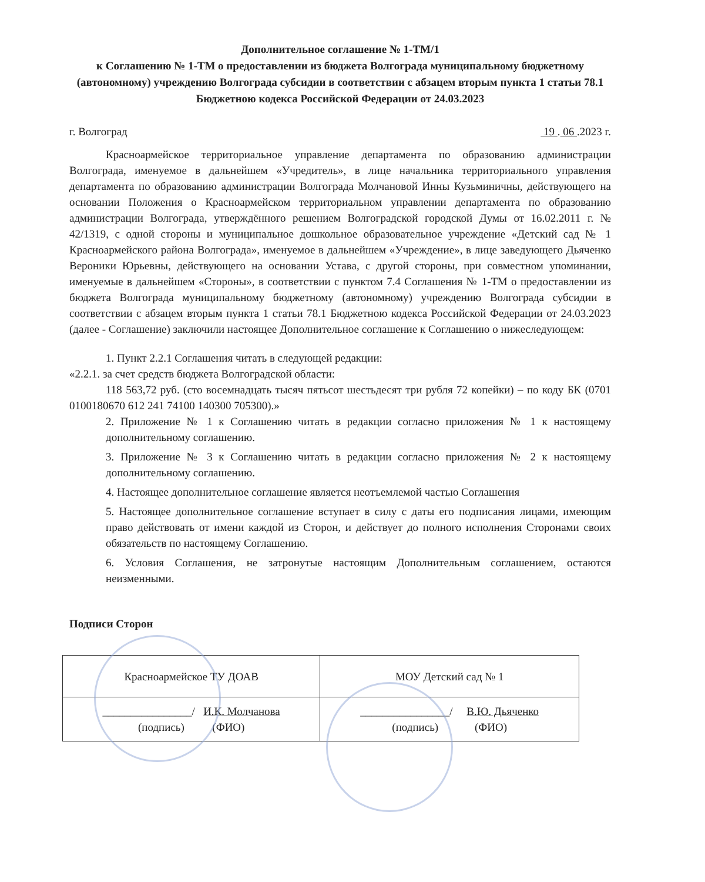Дополнительное соглашение № 1-ТМ/1
к Соглашению № 1-ТМ о предоставлении из бюджета Волгограда муниципальному бюджетному (автономному) учреждению Волгограда субсидии в соответствии с абзацем вторым пункта 1 статьи 78.1 Бюджетною кодекса Российской Федерации от 24.03.2023
г. Волгоград 19 . 06 .2023 г.
Красноармейское территориальное управление департамента по образованию администрации Волгограда, именуемое в дальнейшем «Учредитель», в лице начальника территориального управления департамента по образованию администрации Волгограда Молчановой Инны Кузьминичны, действующего на основании Положения о Красноармейском территориальном управлении департамента по образованию администрации Волгограда, утверждённого решением Волгоградской городской Думы от 16.02.2011 г. № 42/1319, с одной стороны и муниципальное дошкольное образовательное учреждение «Детский сад № 1 Красноармейского района Волгограда», именуемое в дальнейшем «Учреждение», в лице заведующего Дьяченко Вероники Юрьевны, действующего на основании Устава, с другой стороны, при совместном упоминании, именуемые в дальнейшем «Стороны», в соответствии с пунктом 7.4 Соглашения № 1-ТМ о предоставлении из бюджета Волгограда муниципальному бюджетному (автономному) учреждению Волгограда субсидии в соответствии с абзацем вторым пункта 1 статьи 78.1 Бюджетною кодекса Российской Федерации от 24.03.2023 (далее - Соглашение) заключили настоящее Дополнительное соглашение к Соглашению о нижеследующем:
1. Пункт 2.2.1 Соглашения читать в следующей редакции:
«2.2.1. за счет средств бюджета Волгоградской области:
118 563,72 руб. (сто восемнадцать тысяч пятьсот шестьдесят три рубля 72 копейки) – по коду БК (0701 0100180670 612 241 74100 140300 705300).»
2. Приложение № 1 к Соглашению читать в редакции согласно приложения № 1 к настоящему дополнительному соглашению.
3. Приложение № 3 к Соглашению читать в редакции согласно приложения № 2 к настоящему дополнительному соглашению.
4. Настоящее дополнительное соглашение является неотъемлемой частью Соглашения
5. Настоящее дополнительное соглашение вступает в силу с даты его подписания лицами, имеющим право действовать от имени каждой из Сторон, и действует до полного исполнения Сторонами своих обязательств по настоящему Соглашению.
6. Условия Соглашения, не затронутые настоящим Дополнительным соглашением, остаются неизменными.
Подписи Сторон
| Красноармейское ТУ ДОАВ | МОУ Детский сад № 1 |
| ________________/ И.К. Молчанова (подпись) (ФИО) | ________________/ В.Ю. Дьяченко (подпись) (ФИО) |